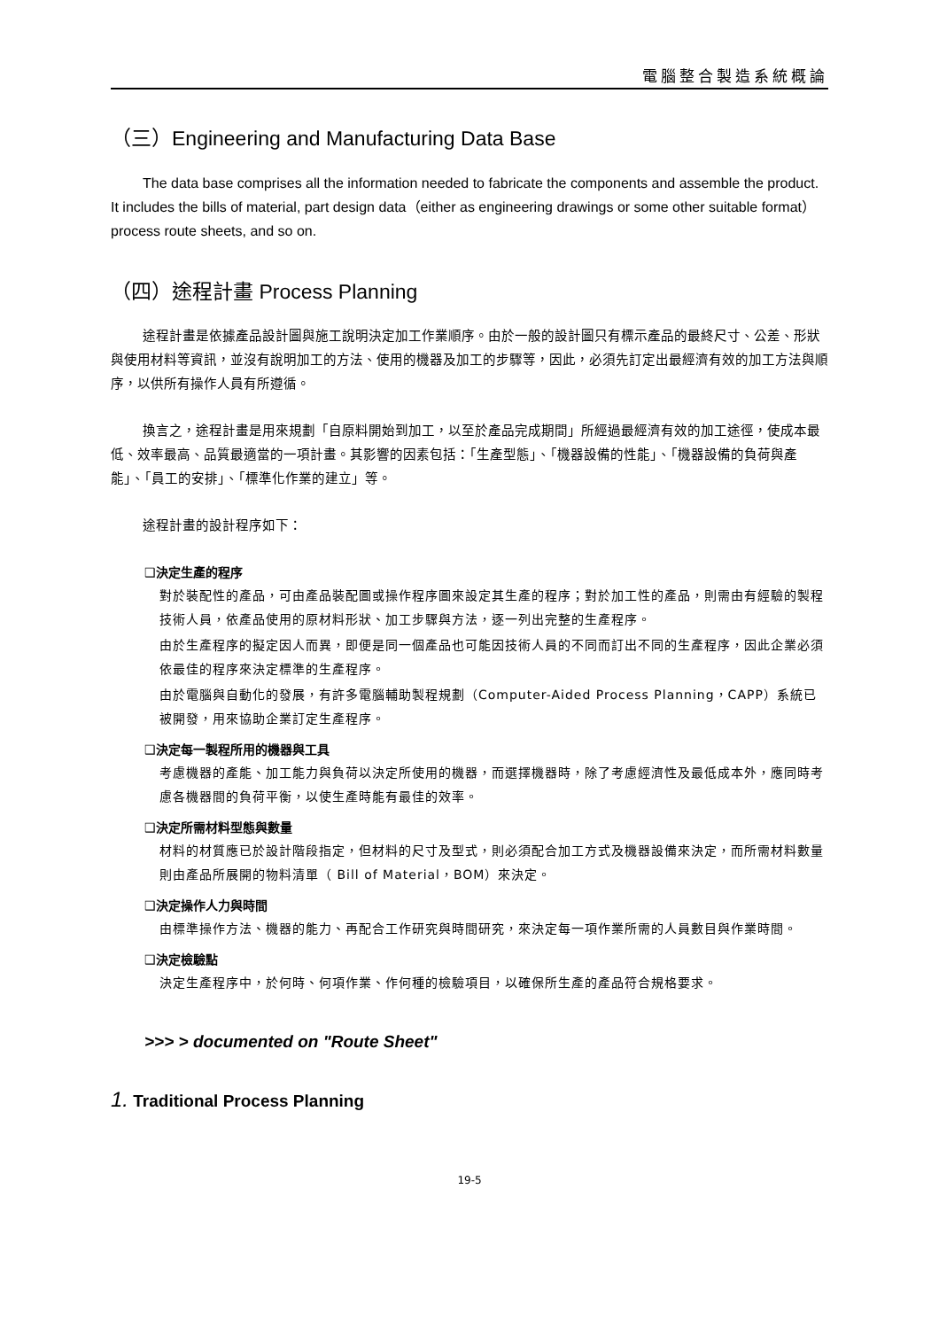電腦整合製造系統概論
（三）Engineering and Manufacturing Data Base
The data base comprises all the information needed to fabricate the components and assemble the product. It includes the bills of material, part design data（either as engineering drawings or some other suitable format） process route sheets, and so on.
（四）途程計畫 Process Planning
途程計畫是依據產品設計圖與施工說明決定加工作業順序。由於一般的設計圖只有標示產品的最終尺寸、公差、形狀與使用材料等資訊，並沒有說明加工的方法、使用的機器及加工的步驟等，因此，必須先訂定出最經濟有效的加工方法與順序，以供所有操作人員有所遵循。
換言之，途程計畫是用來規劃「自原料開始到加工，以至於產品完成期間」所經過最經濟有效的加工途徑，使成本最低、效率最高、品質最適當的一項計畫。其影響的因素包括：「生產型態」、「機器設備的性能」、「機器設備的負荷與產能」、「員工的安排」、「標準化作業的建立」等。
途程計畫的設計程序如下：
❑決定生產的程序
對於裝配性的產品，可由產品裝配圖或操作程序圖來設定其生產的程序；對於加工性的產品，則需由有經驗的製程技術人員，依產品使用的原材料形狀、加工步驟與方法，逐一列出完整的生產程序。
由於生產程序的擬定因人而異，即便是同一個產品也可能因技術人員的不同而訂出不同的生產程序，因此企業必須依最佳的程序來決定標準的生產程序。
由於電腦與自動化的發展，有許多電腦輔助製程規劃（Computer-Aided Process Planning，CAPP）系統已被開發，用來協助企業訂定生產程序。
❑決定每一製程所用的機器與工具
考慮機器的產能、加工能力與負荷以決定所使用的機器，而選擇機器時，除了考慮經濟性及最低成本外，應同時考慮各機器間的負荷平衡，以使生產時能有最佳的效率。
❑決定所需材料型態與數量
材料的材質應已於設計階段指定，但材料的尺寸及型式，則必須配合加工方式及機器設備來決定，而所需材料數量則由產品所展開的物料清單（ Bill of Material，BOM）來決定。
❑決定操作人力與時間
由標準操作方法、機器的能力、再配合工作研究與時間研究，來決定每一項作業所需的人員數目與作業時間。
❑決定檢驗點
決定生產程序中，於何時、何項作業、作何種的檢驗項目，以確保所生產的產品符合規格要求。
>>> > documented on "Route Sheet"
1. Traditional Process Planning
19-5